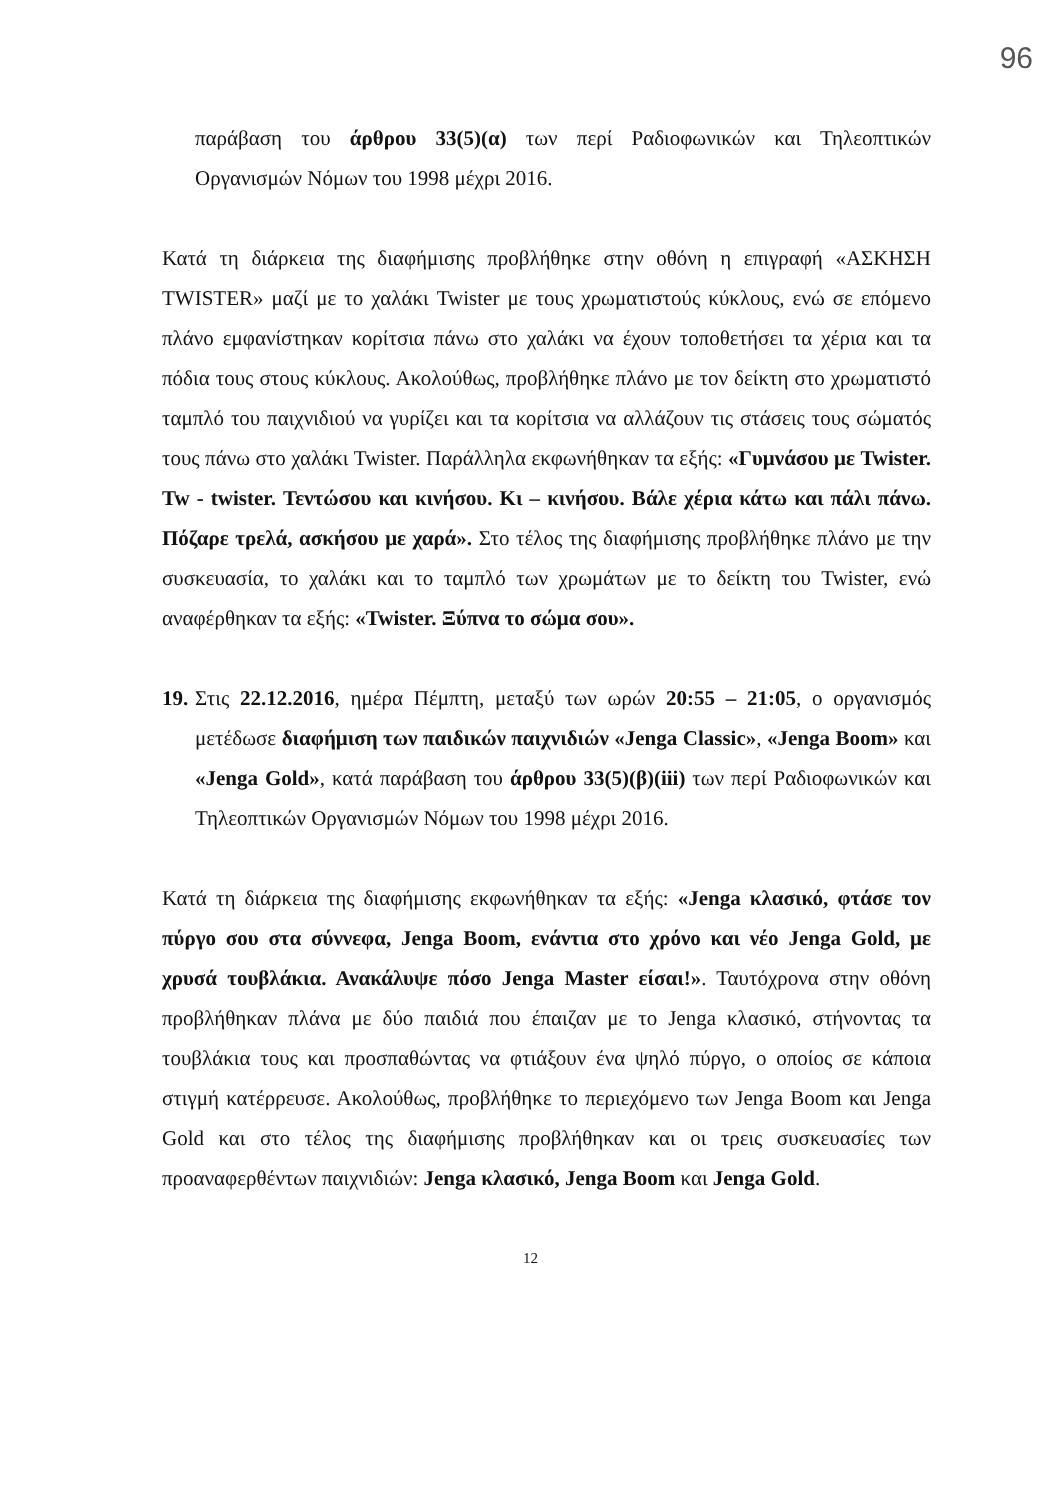96
παράβαση του άρθρου 33(5)(α) των περί Ραδιοφωνικών και Τηλεοπτικών Οργανισμών Νόμων του 1998 μέχρι 2016.
Κατά τη διάρκεια της διαφήμισης προβλήθηκε στην οθόνη η επιγραφή «ΑΣΚΗΣΗ TWISTER» μαζί με το χαλάκι Twister με τους χρωματιστούς κύκλους, ενώ σε επόμενο πλάνο εμφανίστηκαν κορίτσια πάνω στο χαλάκι να έχουν τοποθετήσει τα χέρια και τα πόδια τους στους κύκλους. Ακολούθως, προβλήθηκε πλάνο με τον δείκτη στο χρωματιστό ταμπλό του παιχνιδιού να γυρίζει και τα κορίτσια να αλλάζουν τις στάσεις τους σώματός τους πάνω στο χαλάκι Twister. Παράλληλα εκφωνήθηκαν τα εξής: «Γυμνάσου με Twister. Tw - twister. Τεντώσου και κινήσου. Κι – κινήσου. Βάλε χέρια κάτω και πάλι πάνω. Πόζαρε τρελά, ασκήσου με χαρά». Στο τέλος της διαφήμισης προβλήθηκε πλάνο με την συσκευασία, το χαλάκι και το ταμπλό των χρωμάτων με το δείκτη του Twister, ενώ αναφέρθηκαν τα εξής: «Twister. Ξύπνα το σώμα σου».
19.
Στις 22.12.2016, ημέρα Πέμπτη, μεταξύ των ωρών 20:55 – 21:05, ο οργανισμός μετέδωσε διαφήμιση των παιδικών παιχνιδιών «Jenga Classic», «Jenga Boom» και «Jenga Gold», κατά παράβαση του άρθρου 33(5)(β)(iii) των περί Ραδιοφωνικών και Τηλεοπτικών Οργανισμών Νόμων του 1998 μέχρι 2016.
Κατά τη διάρκεια της διαφήμισης εκφωνήθηκαν τα εξής: «Jenga κλασικό, φτάσε τον πύργο σου στα σύννεφα, Jenga Boom, ενάντια στο χρόνο και νέο Jenga Gold, με χρυσά τουβλάκια. Ανακάλυψε πόσο Jenga Master είσαι!». Ταυτόχρονα στην οθόνη προβλήθηκαν πλάνα με δύο παιδιά που έπαιζαν με το Jenga κλασικό, στήνοντας τα τουβλάκια τους και προσπαθώντας να φτιάξουν ένα ψηλό πύργο, ο οποίος σε κάποια στιγμή κατέρρευσε. Ακολούθως, προβλήθηκε το περιεχόμενο των Jenga Boom και Jenga Gold και στο τέλος της διαφήμισης προβλήθηκαν και οι τρεις συσκευασίες των προαναφερθέντων παιχνιδιών: Jenga κλασικό, Jenga Boom και Jenga Gold.
12